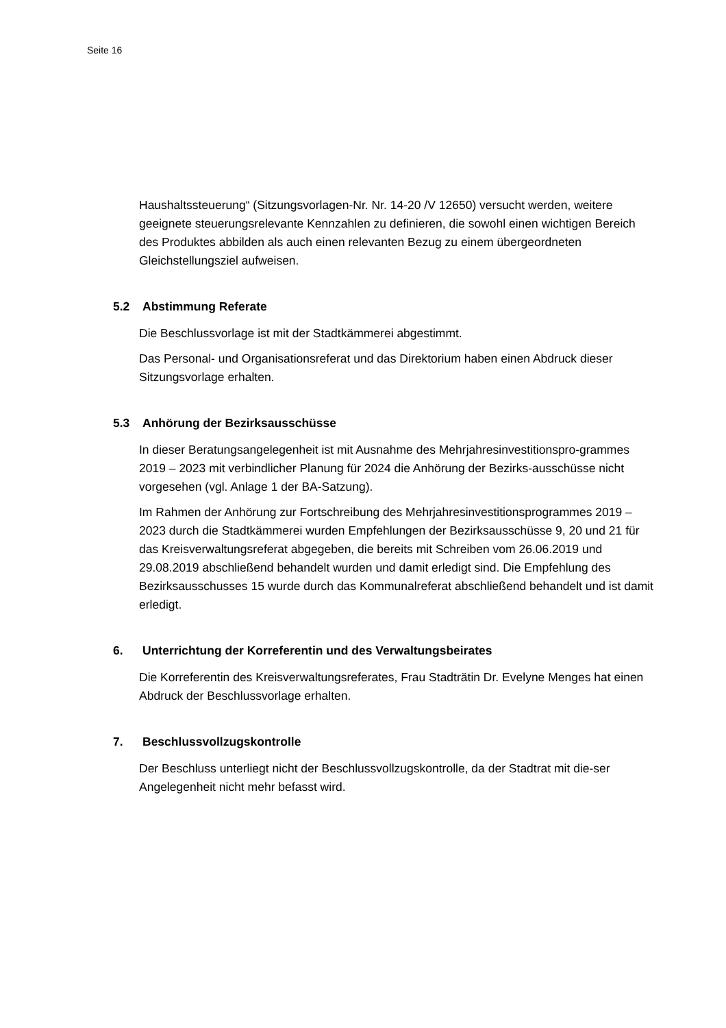Seite 16
Haushaltssteuerung“ (Sitzungsvorlagen-Nr. Nr. 14-20 /V 12650) versucht werden, weitere geeignete steuerungsrelevante Kennzahlen zu definieren, die sowohl einen wichtigen Bereich des Produktes abbilden als auch einen relevanten Bezug zu einem übergeordneten Gleichstellungsziel aufweisen.
5.2 Abstimmung Referate
Die Beschlussvorlage ist mit der Stadtkämmerei abgestimmt.
Das Personal- und Organisationsreferat und das Direktorium haben einen Abdruck dieser Sitzungsvorlage erhalten.
5.3 Anhörung der Bezirksausschüsse
In dieser Beratungsangelegenheit ist mit Ausnahme des Mehrjahresinvestitionspro-grammes 2019 – 2023 mit verbindlicher Planung für 2024 die Anhörung der Bezirks-ausschüsse nicht vorgesehen (vgl. Anlage 1 der BA-Satzung).
Im Rahmen der Anhörung zur Fortschreibung des Mehrjahresinvestitionsprogrammes 2019 – 2023 durch die Stadtkämmerei wurden Empfehlungen der Bezirksausschüsse 9, 20 und 21 für das Kreisverwaltungsreferat abgegeben, die bereits mit Schreiben vom 26.06.2019 und 29.08.2019 abschließend behandelt wurden und damit erledigt sind. Die Empfehlung des Bezirksausschusses 15 wurde durch das Kommunalreferat abschließend behandelt und ist damit erledigt.
6. Unterrichtung der Korreferentin und des Verwaltungsbeirates
Die Korreferentin des Kreisverwaltungsreferates, Frau Stadträtin Dr. Evelyne Menges hat einen Abdruck der Beschlussvorlage erhalten.
7. Beschlussvollzugskontrolle
Der Beschluss unterliegt nicht der Beschlussvollzugskontrolle, da der Stadtrat mit die-ser Angelegenheit nicht mehr befasst wird.